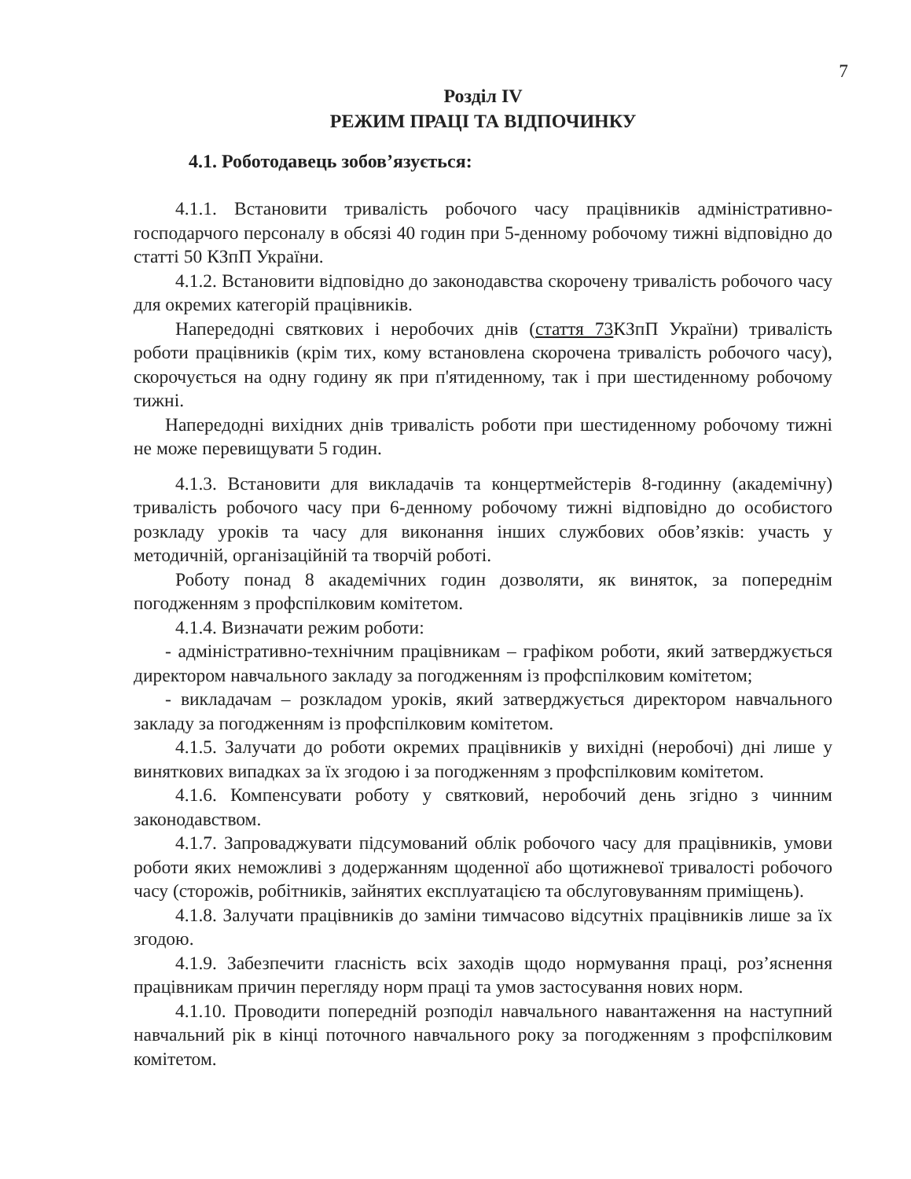7
Розділ IV
РЕЖИМ ПРАЦІ ТА ВІДПОЧИНКУ
4.1. Роботодавець зобов’язується:
4.1.1. Встановити тривалість робочого часу працівників адміністративно-господарчого персоналу в обсязі 40 годин при 5-денному робочому тижні відповідно до статті 50 КЗпП України.
4.1.2. Встановити відповідно до законодавства скорочену тривалість робочого часу для окремих категорій працівників.
Напередодні святкових і неробочих днів (стаття 73 КЗпП України) тривалість роботи працівників (крім тих, кому встановлена скорочена тривалість робочого часу), скорочується на одну годину як при п'ятиденному, так і при шестиденному робочому тижні.
Напередодні вихідних днів тривалість роботи при шестиденному робочому тижні не може перевищувати 5 годин.
4.1.3. Встановити для викладачів та концертмейстерів 8-годинну (академічну) тривалість робочого часу при 6-денному робочому тижні відповідно до особистого розкладу уроків та часу для виконання інших службових обов’язків: участь у методичній, організаційній та творчій роботі.
Роботу понад 8 академічних годин дозволяти, як виняток, за попереднім погодженням з профспілковим комітетом.
4.1.4. Визначати режим роботи:
- адміністративно-технічним працівникам – графіком роботи, який затверджується директором навчального закладу за погодженням із профспілковим комітетом;
- викладачам – розкладом уроків, який затверджується директором навчального закладу за погодженням із профспілковим комітетом.
4.1.5. Залучати до роботи окремих працівників у вихідні (неробочі) дні лише у виняткових випадках за їх згодою і за погодженням з профспілковим комітетом.
4.1.6. Компенсувати роботу у святковий, неробочий день згідно з чинним законодавством.
4.1.7. Запроваджувати підсумований облік робочого часу для працівників, умови роботи яких неможливі з додержанням щоденної або щотижневої тривалості робочого часу (сторожів, робітників, зайнятих експлуатацією та обслуговуванням приміщень).
4.1.8. Залучати працівників до заміни тимчасово відсутніх працівників лише за їх згодою.
4.1.9. Забезпечити гласність всіх заходів щодо нормування праці, роз’яснення працівникам причин перегляду норм праці та умов застосування нових норм.
4.1.10. Проводити попередній розподіл навчального навантаження на наступний навчальний рік в кінці поточного навчального року за погодженням з профспілковим комітетом.